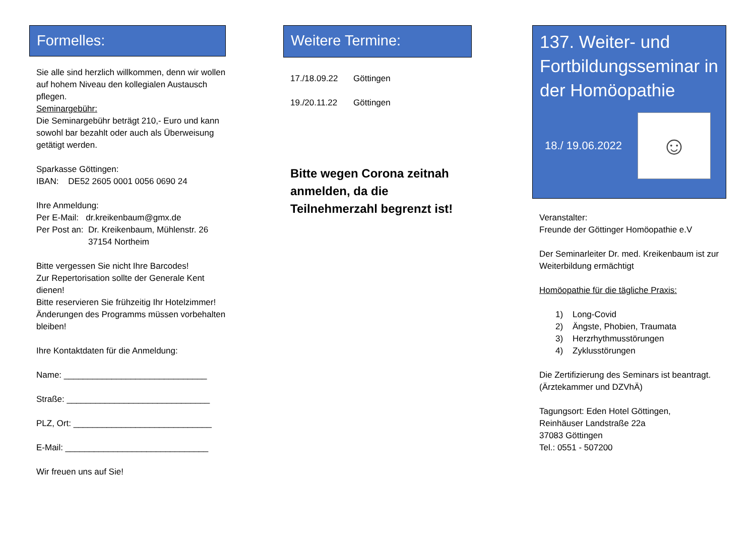Formelles:
Sie alle sind herzlich willkommen, denn wir wollen auf hohem Niveau den kollegialen Austausch pflegen.
Seminargebühr:
Die Seminargebühr beträgt 210,- Euro und kann sowohl bar bezahlt oder auch als Überweisung getätigt werden.
Sparkasse Göttingen:
IBAN: DE52 2605 0001 0056 0690 24
Ihre Anmeldung:
Per E-Mail: dr.kreikenbaum@gmx.de
Per Post an: Dr. Kreikenbaum, Mühlenstr. 26
37154 Northeim
Bitte vergessen Sie nicht Ihre Barcodes!
Zur Repertorisation sollte der Generale Kent dienen!
Bitte reservieren Sie frühzeitig Ihr Hotelzimmer!
Änderungen des Programms müssen vorbehalten bleiben!
Ihre Kontaktdaten für die Anmeldung:
Name: ______________________________
Straße: ______________________________
PLZ, Ort: _____________________________
E-Mail: ______________________________
Wir freuen uns auf Sie!
Weitere Termine:
17./18.09.22 Göttingen
19./20.11.22 Göttingen
Bitte wegen Corona zeitnah anmelden, da die Teilnehmerzahl begrenzt ist!
137. Weiter- und Fortbildungsseminar in der Homöopathie
18./ 19.06.2022
☺
Veranstalter:
Freunde der Göttinger Homöopathie e.V
Der Seminarleiter Dr. med. Kreikenbaum ist zur Weiterbildung ermächtigt
Homöopathie für die tägliche Praxis:
1) Long-Covid
2) Ängste, Phobien, Traumata
3) Herzrhythmusstörungen
4) Zyklusstörungen
Die Zertifizierung des Seminars ist beantragt. (Ärztekammer und DZVhÄ)
Tagungsort: Eden Hotel Göttingen,
Reinhäuser Landstraße 22a
37083 Göttingen
Tel.: 0551 - 507200